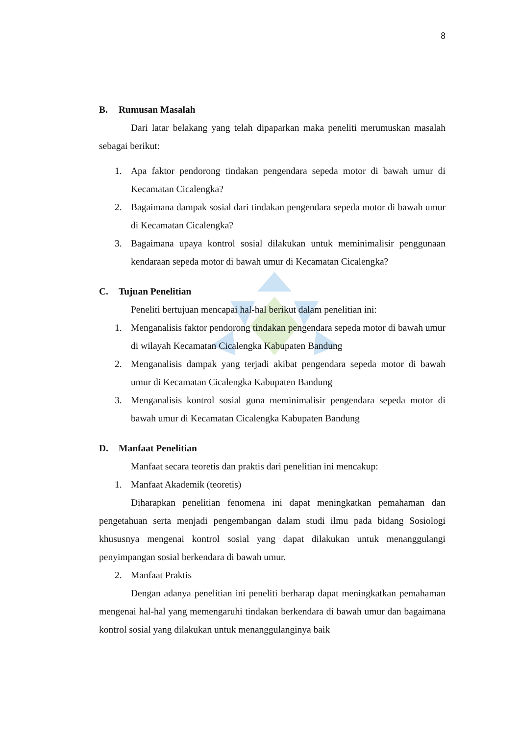8
B. Rumusan Masalah
Dari latar belakang yang telah dipaparkan maka peneliti merumuskan masalah sebagai berikut:
1. Apa faktor pendorong tindakan pengendara sepeda motor di bawah umur di Kecamatan Cicalengka?
2. Bagaimana dampak sosial dari tindakan pengendara sepeda motor di bawah umur di Kecamatan Cicalengka?
3. Bagaimana upaya kontrol sosial dilakukan untuk meminimalisir penggunaan kendaraan sepeda motor di bawah umur di Kecamatan Cicalengka?
C. Tujuan Penelitian
Peneliti bertujuan mencapai hal-hal berikut dalam penelitian ini:
1. Menganalisis faktor pendorong tindakan pengendara sepeda motor di bawah umur di wilayah Kecamatan Cicalengka Kabupaten Bandung
2. Menganalisis dampak yang terjadi akibat pengendara sepeda motor di bawah umur di Kecamatan Cicalengka Kabupaten Bandung
3. Menganalisis kontrol sosial guna meminimalisir pengendara sepeda motor di bawah umur di Kecamatan Cicalengka Kabupaten Bandung
D. Manfaat Penelitian
Manfaat secara teoretis dan praktis dari penelitian ini mencakup:
1. Manfaat Akademik (teoretis)
Diharapkan penelitian fenomena ini dapat meningkatkan pemahaman dan pengetahuan serta menjadi pengembangan dalam studi ilmu pada bidang Sosiologi khususnya mengenai kontrol sosial yang dapat dilakukan untuk menanggulangi penyimpangan sosial berkendara di bawah umur.
2. Manfaat Praktis
Dengan adanya penelitian ini peneliti berharap dapat meningkatkan pemahaman mengenai hal-hal yang memengaruhi tindakan berkendara di bawah umur dan bagaimana kontrol sosial yang dilakukan untuk menanggulanginya baik